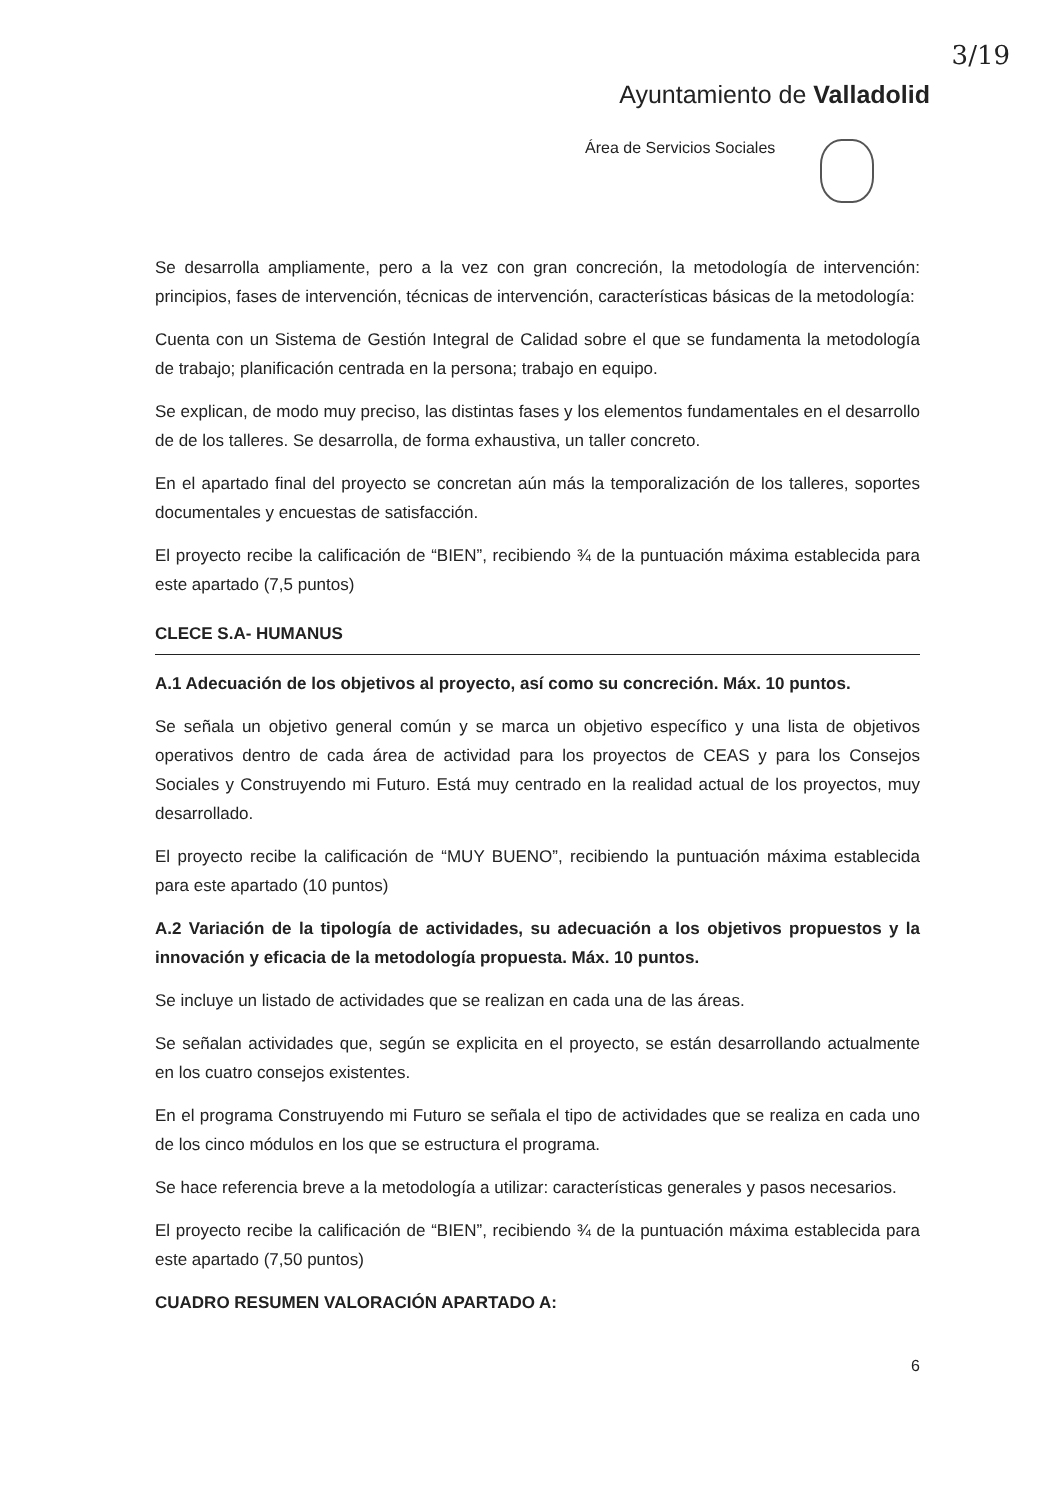3/19
Ayuntamiento de Valladolid
Área de Servicios Sociales
Se desarrolla ampliamente, pero a la vez con gran concreción, la metodología de intervención: principios, fases de intervención, técnicas de intervención, características básicas de la metodología:
Cuenta con un Sistema de Gestión Integral de Calidad sobre el que se fundamenta la metodología de trabajo; planificación centrada en la persona; trabajo en equipo.
Se explican, de modo muy preciso, las distintas fases y los elementos fundamentales en el desarrollo de de los talleres. Se desarrolla, de forma exhaustiva, un taller concreto.
En el apartado final del proyecto se concretan aún más la temporalización de los talleres, soportes documentales y encuestas de satisfacción.
El proyecto recibe la calificación de “BIEN”, recibiendo ¾ de la puntuación máxima establecida para este apartado (7,5 puntos)
CLECE S.A- HUMANUS
A.1 Adecuación de los objetivos al proyecto, así como su concreción. Máx. 10 puntos.
Se señala un objetivo general común y se marca un objetivo específico y una lista de objetivos operativos dentro de cada área de actividad para los proyectos de CEAS y para los Consejos Sociales y Construyendo mi Futuro. Está muy centrado en la realidad actual de los proyectos, muy desarrollado.
El proyecto recibe la calificación de “MUY BUENO”, recibiendo la puntuación máxima establecida para este apartado (10 puntos)
A.2 Variación de la tipología de actividades, su adecuación a los objetivos propuestos y la innovación y eficacia de la metodología propuesta. Máx. 10 puntos.
Se incluye un listado de actividades que se realizan en cada una de las áreas.
Se señalan actividades que, según se explicita en el proyecto, se están desarrollando actualmente en los cuatro consejos existentes.
En el programa Construyendo mi Futuro se señala el tipo de actividades que se realiza en cada uno de los cinco módulos en los que se estructura el programa.
Se hace referencia breve a la metodología a utilizar: características generales y pasos necesarios.
El proyecto recibe la calificación de “BIEN”, recibiendo ¾ de la puntuación máxima establecida para este apartado (7,50 puntos)
CUADRO RESUMEN VALORACIÓN APARTADO A:
6